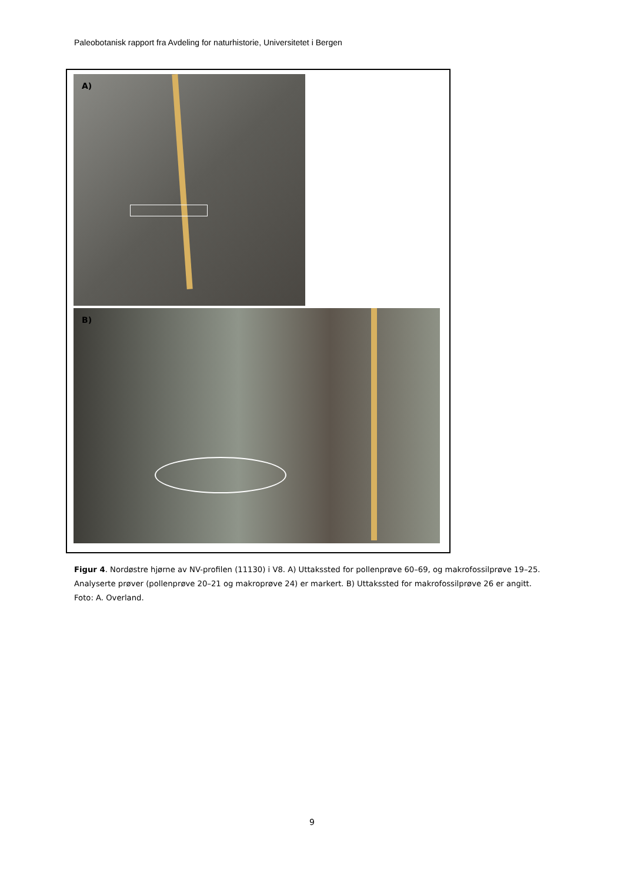Paleobotanisk rapport fra Avdeling for naturhistorie, Universitetet i Bergen
A)
B)
Figur 4. Nordøstre hjørne av NV-profilen (11130) i V8. A) Uttakssted for pollenprøve 60–69, og makrofossilprøve 19–25. Analyserte prøver (pollenprøve 20–21 og makroprøve 24) er markert. B) Uttakssted for makrofossilprøve 26 er angitt. Foto: A. Overland.
9